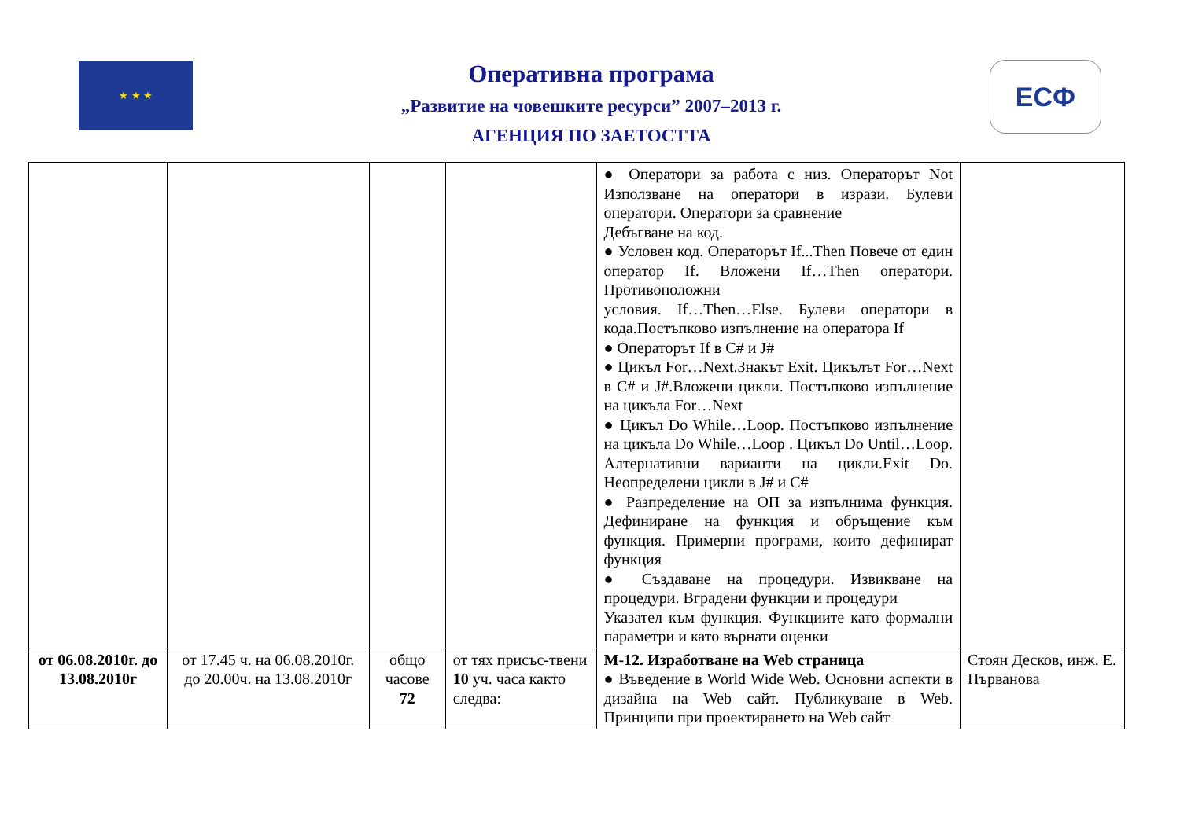★ ★ ★
Оперативна програма
„Развитие на човешките ресурси” 2007–2013 г.
АГЕНЦИЯ ПО ЗАЕТОСТТА
ЕСФ
| | | | | ● Оператори за работа с низ. Операторът Not Използване на оператори в изрази. Булеви оператори. Оператори за сравнение Дебъгване на код. ● Условен код. Операторът If...Then Повече от един оператор If. Вложени If…Then оператори. Противоположни условия. If…Then…Else. Булеви оператори в кода.Постъпково изпълнение на оператора If ● Операторът If в C# и J# ● Цикъл For…Next.Знакът Exit. Цикълът For…Next в C# и J#.Вложени цикли. Постъпково изпълнение на цикъла For…Next ● Цикъл Do While…Loop. Постъпково изпълнение на цикъла Do While…Loop . Цикъл Do Until…Loop. Алтернативни варианти на цикли.Exit Do. Неопределени цикли в J# и C# ● Разпределение на ОП за изпълнима функция. Дефиниране на функция и обръщение към функция. Примерни програми, които дефинират функция ● Създаване на процедури. Извикване на процедури. Вградени функции и процедури Указател към функция. Функциите като формални параметри и като върнати оценки | |
| от 06.08.2010г. до 13.08.2010г | от 17.45 ч. на 06.08.2010г. до 20.00ч. на 13.08.2010г | общо часове 72 | от тях присъс-твени 10 уч. часа както следва: | М-12. Изработване на Web страница ● Въведение в World Wide Web. Основни аспекти в дизайна на Web сайт. Публикуване в Web. Принципи при проектирането на Web сайт | Стоян Десков, инж. Е. Първанова |